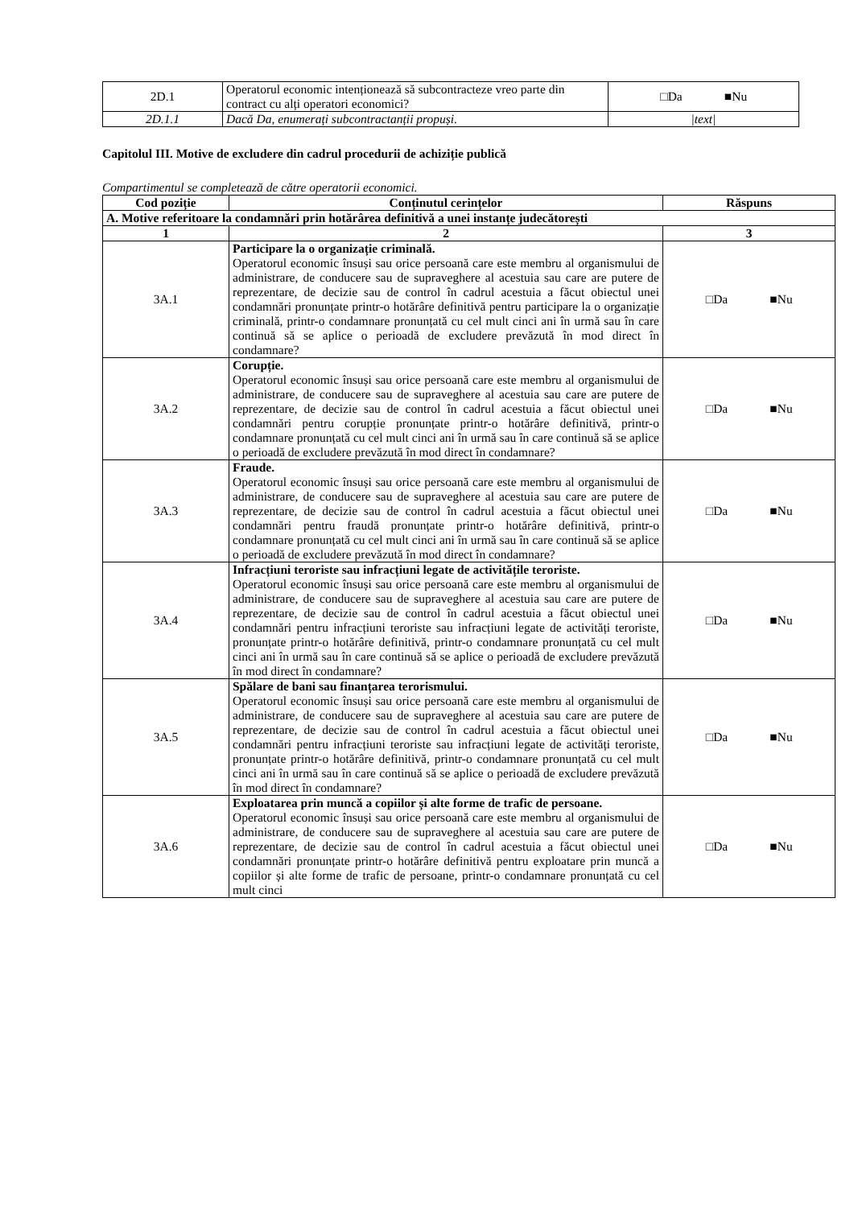| 2D.1 | Operatorul economic intenționează să subcontracteze vreo parte din contract cu alți operatori economici? | □Da ■Nu |
| 2D.1.1 | Dacă Da, enumerați subcontractanții propuși. | /text/ |
Capitolul III. Motive de excludere din cadrul procedurii de achiziție publică
Compartimentul se completează de către operatorii economici.
| Cod poziție | Conținutul cerințelor | Răspuns |
| --- | --- | --- |
| A. Motive referitoare la condamnări prin hotărârea definitivă a unei instanțe judecătorești | | |
| 1 | 2 | 3 |
| 3A.1 | Participare la o organizație criminală. Operatorul economic însuși sau orice persoană care este membru al organismului de administrare, de conducere sau de supraveghere al acestuia sau care are putere de reprezentare, de decizie sau de control în cadrul acestuia a făcut obiectul unei condamnări pronunțate printr-o hotărâre definitivă pentru participare la o organizație criminală, printr-o condamnare pronunțată cu cel mult cinci ani în urmă sau în care continuă să se aplice o perioadă de excludere prevăzută în mod direct în condamnare? | □Da ■Nu |
| 3A.2 | Corupție. Operatorul economic însuși sau orice persoană care este membru al organismului de administrare, de conducere sau de supraveghere al acestuia sau care are putere de reprezentare, de decizie sau de control în cadrul acestuia a făcut obiectul unei condamnări pentru corupție pronunțate printr-o hotărâre definitivă, printr-o condamnare pronunțată cu cel mult cinci ani în urmă sau în care continuă să se aplice o perioadă de excludere prevăzută în mod direct în condamnare? | □Da ■Nu |
| 3A.3 | Fraude. Operatorul economic însuși sau orice persoană care este membru al organismului de administrare, de conducere sau de supraveghere al acestuia sau care are putere de reprezentare, de decizie sau de control în cadrul acestuia a făcut obiectul unei condamnări pentru fraudă pronunțate printr-o hotărâre definitivă, printr-o condamnare pronunțată cu cel mult cinci ani în urmă sau în care continuă să se aplice o perioadă de excludere prevăzută în mod direct în condamnare? | □Da ■Nu |
| 3A.4 | Infracțiuni teroriste sau infracțiuni legate de activitățile teroriste. Operatorul economic însuși sau orice persoană care este membru al organismului de administrare, de conducere sau de supraveghere al acestuia sau care are putere de reprezentare, de decizie sau de control în cadrul acestuia a făcut obiectul unei condamnări pentru infracțiuni teroriste sau infracțiuni legate de activități teroriste, pronunțate printr-o hotărâre definitivă, printr-o condamnare pronunțată cu cel mult cinci ani în urmă sau în care continuă să se aplice o perioadă de excludere prevăzută în mod direct în condamnare? | □Da ■Nu |
| 3A.5 | Spălare de bani sau finanțarea terorismului. Operatorul economic însuși sau orice persoană care este membru al organismului de administrare, de conducere sau de supraveghere al acestuia sau care are putere de reprezentare, de decizie sau de control în cadrul acestuia a făcut obiectul unei condamnări pentru infracțiuni teroriste sau infracțiuni legate de activități teroriste, pronunțate printr-o hotărâre definitivă, printr-o condamnare pronunțată cu cel mult cinci ani în urmă sau în care continuă să se aplice o perioadă de excludere prevăzută în mod direct în condamnare? | □Da ■Nu |
| 3A.6 | Exploatarea prin muncă a copiilor și alte forme de trafic de persoane. Operatorul economic însuși sau orice persoană care este membru al organismului de administrare, de conducere sau de supraveghere al acestuia sau care are putere de reprezentare, de decizie sau de control în cadrul acestuia a făcut obiectul unei condamnări pronunțate printr-o hotărâre definitivă pentru exploatare prin muncă a copiilor și alte forme de trafic de persoane, printr-o condamnare pronunțată cu cel mult cinci | □Da ■Nu |